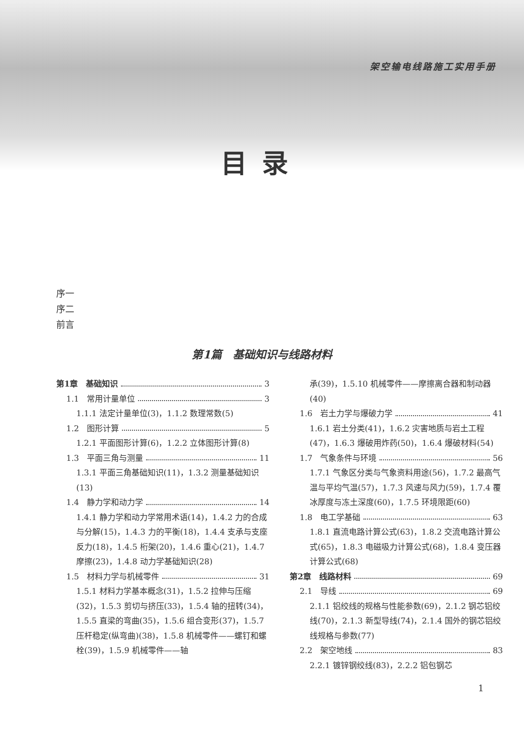架空输电线路施工实用手册
目录
序一
序二
前言
第1篇　基础知识与线路材料
第1章　基础知识 3
1.1　常用计量单位 3
1.1.1 法定计量单位(3)，1.1.2 数理常数(5)
1.2　图形计算 5
1.2.1 平面图形计算(6)，1.2.2 立体图形计算(8)
1.3　平面三角与测量 11
1.3.1 平面三角基础知识(11)，1.3.2 测量基础知识(13)
1.4　静力学和动力学 14
1.4.1 静力学和动力学常用术语(14)，1.4.2 力的合成与分解(15)，1.4.3 力的平衡(18)，1.4.4 支承与支座反力(18)，1.4.5 桁架(20)，1.4.6 重心(21)，1.4.7 摩擦(23)，1.4.8 动力学基础知识(28)
1.5　材料力学与机械零件 31
1.5.1 材料力学基本概念(31)，1.5.2 拉伸与压缩(32)，1.5.3 剪切与挤压(33)，1.5.4 轴的扭转(34)，1.5.5 直梁的弯曲(35)，1.5.6 组合变形(37)，1.5.7 压杆稳定(纵弯曲)(38)，1.5.8 机械零件——螺钉和螺栓(39)，1.5.9 机械零件——轴
承(39)，1.5.10 机械零件——摩擦离合器和制动器(40)
1.6　岩土力学与爆破力学 41
1.6.1 岩土分类(41)，1.6.2 灾害地质与岩土工程(47)，1.6.3 爆破用炸药(50)，1.6.4 爆破材料(54)
1.7　气象条件与环境 56
1.7.1 气象区分类与气象资料用途(56)，1.7.2 最高气温与平均气温(57)，1.7.3 风速与风力(59)，1.7.4 覆冰厚度与冻土深度(60)，1.7.5 环境限距(60)
1.8　电工学基础 63
1.8.1 直流电路计算公式(63)，1.8.2 交流电路计算公式(65)，1.8.3 电磁吸力计算公式(68)，1.8.4 变压器计算公式(68)
第2章　线路材料 69
2.1　导线 69
2.1.1 铝绞线的规格与性能参数(69)，2.1.2 钢芯铝绞线(70)，2.1.3 新型导线(74)，2.1.4 国外的钢芯铝绞线规格与参数(77)
2.2　架空地线 83
2.2.1 镀锌钢绞线(83)，2.2.2 铝包钢芯
1